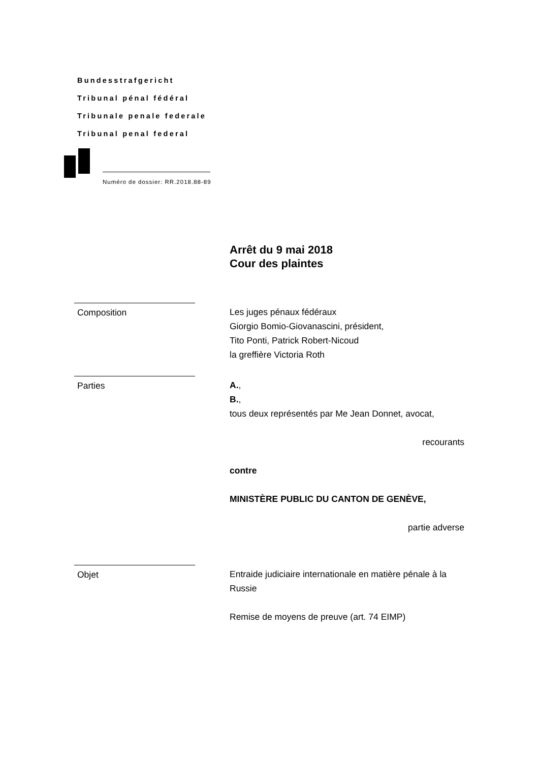Bundesstrafgericht
Tribunal pénal fédéral
Tribunale penale federale
Tribunal penal federal
Numéro de dossier: RR.2018.88-89
Arrêt du 9 mai 2018
Cour des plaintes
Composition Les juges pénaux fédéraux
Giorgio Bomio-Giovanascini, président,
Tito Ponti, Patrick Robert-Nicoud
la greffière Victoria Roth
Parties A.,
B.,
tous deux représentés par Me Jean Donnet, avocat,
recourants
contre
MINISTÈRE PUBLIC DU CANTON DE GENÈVE,
partie adverse
Objet Entraide judiciaire internationale en matière pénale à la Russie
Remise de moyens de preuve (art. 74 EIMP)